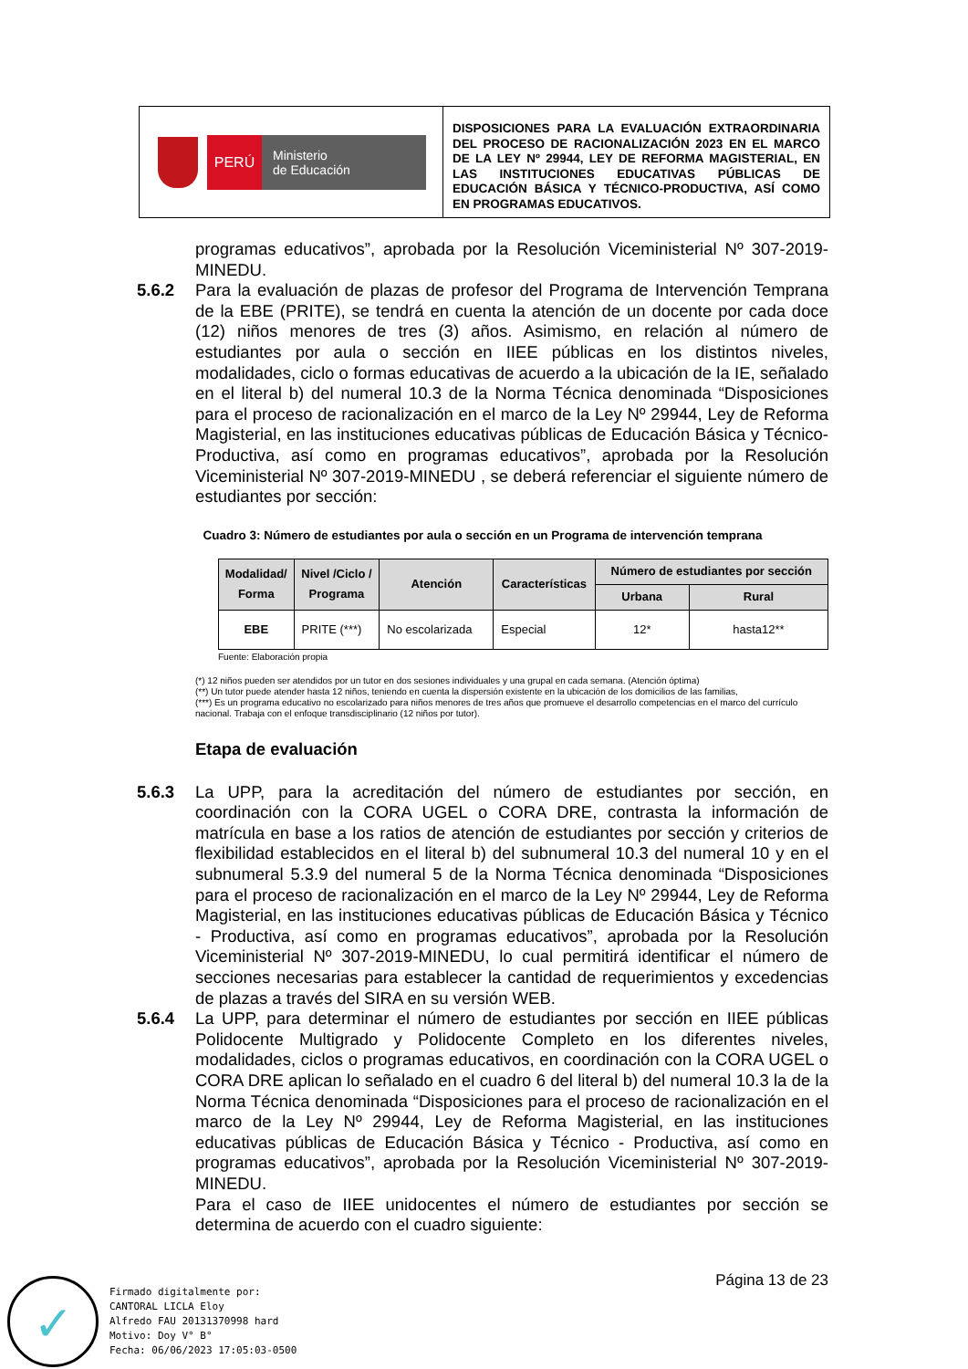PERÚ
Ministerio
de Educación
DISPOSICIONES PARA LA EVALUACIÓN EXTRAORDINARIA DEL PROCESO DE RACIONALIZACIÓN 2023 EN EL MARCO DE LA LEY Nº 29944, LEY DE REFORMA MAGISTERIAL, EN LAS INSTITUCIONES EDUCATIVAS PÚBLICAS DE EDUCACIÓN BÁSICA Y TÉCNICO-PRODUCTIVA, ASÍ COMO EN PROGRAMAS EDUCATIVOS.
programas educativos”, aprobada por la Resolución Viceministerial Nº 307-2019-MINEDU.
5.6.2 Para la evaluación de plazas de profesor del Programa de Intervención Temprana de la EBE (PRITE), se tendrá en cuenta la atención de un docente por cada doce (12) niños menores de tres (3) años. Asimismo, en relación al número de estudiantes por aula o sección en IIEE públicas en los distintos niveles, modalidades, ciclo o formas educativas de acuerdo a la ubicación de la IE, señalado en el literal b) del numeral 10.3 de la Norma Técnica denominada “Disposiciones para el proceso de racionalización en el marco de la Ley Nº 29944, Ley de Reforma Magisterial, en las instituciones educativas públicas de Educación Básica y Técnico-Productiva, así como en programas educativos”, aprobada por la Resolución Viceministerial Nº 307-2019-MINEDU , se deberá referenciar el siguiente número de estudiantes por sección:
Cuadro 3: Número de estudiantes por aula o sección en un Programa de intervención temprana
| Modalidad/ Forma | Nivel /Ciclo / Programa | Atención | Características | Número de estudiantes por sección | |
| --- | --- | --- | --- | --- | --- |
| | | | | Urbana | Rural |
| EBE | PRITE (***) | No escolarizada | Especial | 12* | hasta12** |
Fuente: Elaboración propia
(*) 12 niños pueden ser atendidos por un tutor en dos sesiones individuales y una grupal en cada semana. (Atención óptima)
(**) Un tutor puede atender hasta 12 niños, teniendo en cuenta la dispersión existente en la ubicación de los domicilios de las familias,
(***) Es un programa educativo no escolarizado para niños menores de tres años que promueve el desarrollo competencias en el marco del currículo nacional. Trabaja con el enfoque transdisciplinario (12 niños por tutor).
Etapa de evaluación
5.6.3 La UPP, para la acreditación del número de estudiantes por sección, en coordinación con la CORA UGEL o CORA DRE, contrasta la información de matrícula en base a los ratios de atención de estudiantes por sección y criterios de flexibilidad establecidos en el literal b) del subnumeral 10.3 del numeral 10 y en el subnumeral 5.3.9 del numeral 5 de la Norma Técnica denominada “Disposiciones para el proceso de racionalización en el marco de la Ley Nº 29944, Ley de Reforma Magisterial, en las instituciones educativas públicas de Educación Básica y Técnico - Productiva, así como en programas educativos”, aprobada por la Resolución Viceministerial Nº 307-2019-MINEDU, lo cual permitirá identificar el número de secciones necesarias para establecer la cantidad de requerimientos y excedencias de plazas a través del SIRA en su versión WEB.
5.6.4 La UPP, para determinar el número de estudiantes por sección en IIEE públicas Polidocente Multigrado y Polidocente Completo en los diferentes niveles, modalidades, ciclos o programas educativos, en coordinación con la CORA UGEL o CORA DRE aplican lo señalado en el cuadro 6 del literal b) del numeral 10.3 la de la Norma Técnica denominada “Disposiciones para el proceso de racionalización en el marco de la Ley Nº 29944, Ley de Reforma Magisterial, en las instituciones educativas públicas de Educación Básica y Técnico - Productiva, así como en programas educativos”, aprobada por la Resolución Viceministerial Nº 307-2019-MINEDU.
Para el caso de IIEE unidocentes el número de estudiantes por sección se determina de acuerdo con el cuadro siguiente:
Página 13 de 23
✓
Firmado digitalmente por:
CANTORAL LICLA Eloy
Alfredo FAU 20131370998 hard
Motivo: Doy V° B°
Fecha: 06/06/2023 17:05:03-0500